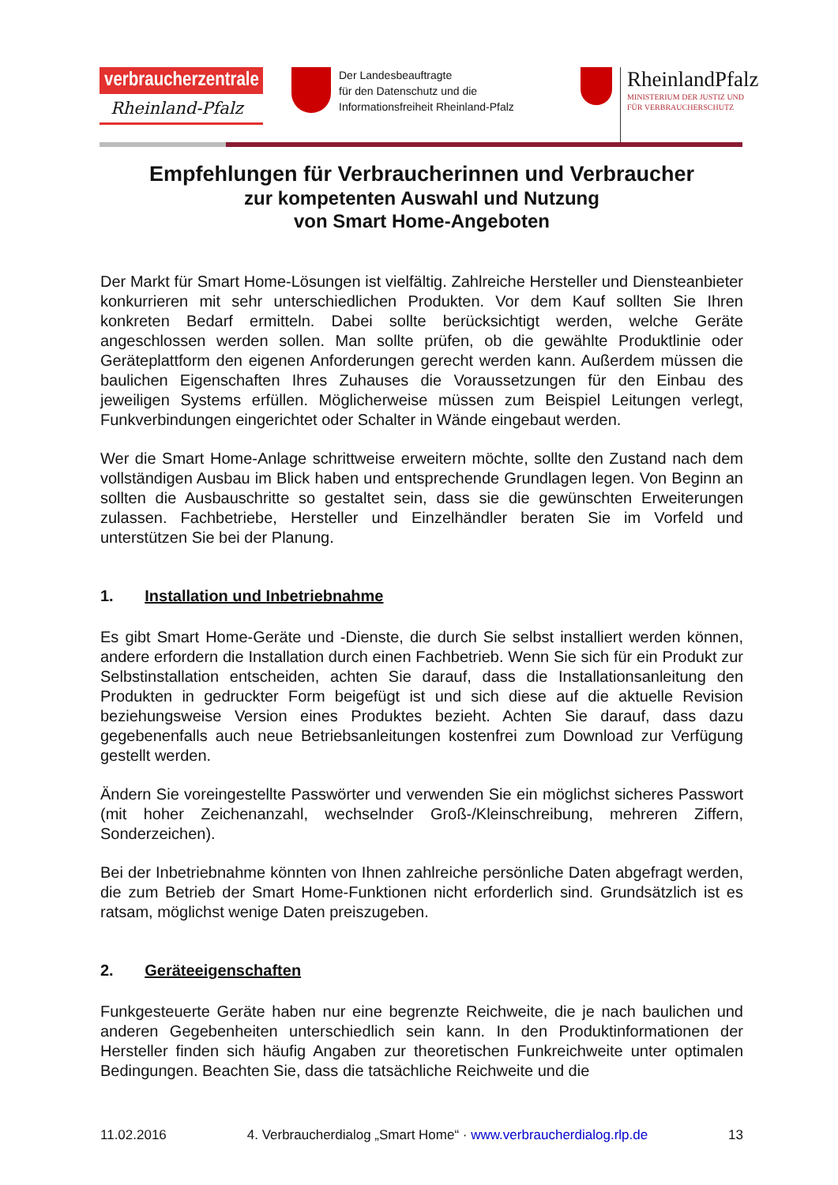verbraucherzentrale
Rheinland-Pfalz
Der Landesbeauftragte
für den Datenschutz und die
Informationsfreiheit Rheinland-Pfalz
RheinlandPfalz
MINISTERIUM DER JUSTIZ UND
FÜR VERBRAUCHERSCHUTZ
Empfehlungen für Verbraucherinnen und Verbraucher
zur kompetenten Auswahl und Nutzung
von Smart Home-Angeboten
Der Markt für Smart Home-Lösungen ist vielfältig. Zahlreiche Hersteller und Diensteanbieter konkurrieren mit sehr unterschiedlichen Produkten. Vor dem Kauf sollten Sie Ihren konkreten Bedarf ermitteln. Dabei sollte berücksichtigt werden, welche Geräte angeschlossen werden sollen. Man sollte prüfen, ob die gewählte Produktlinie oder Geräteplattform den eigenen Anforderungen gerecht werden kann. Außerdem müssen die baulichen Eigenschaften Ihres Zuhauses die Voraussetzungen für den Einbau des jeweiligen Systems erfüllen. Möglicherweise müssen zum Beispiel Leitungen verlegt, Funkverbindungen eingerichtet oder Schalter in Wände eingebaut werden.
Wer die Smart Home-Anlage schrittweise erweitern möchte, sollte den Zustand nach dem vollständigen Ausbau im Blick haben und entsprechende Grundlagen legen. Von Beginn an sollten die Ausbauschritte so gestaltet sein, dass sie die gewünschten Erweiterungen zulassen. Fachbetriebe, Hersteller und Einzelhändler beraten Sie im Vorfeld und unterstützen Sie bei der Planung.
1. Installation und Inbetriebnahme
Es gibt Smart Home-Geräte und -Dienste, die durch Sie selbst installiert werden können, andere erfordern die Installation durch einen Fachbetrieb. Wenn Sie sich für ein Produkt zur Selbstinstallation entscheiden, achten Sie darauf, dass die Installationsanleitung den Produkten in gedruckter Form beigefügt ist und sich diese auf die aktuelle Revision beziehungsweise Version eines Produktes bezieht. Achten Sie darauf, dass dazu gegebenenfalls auch neue Betriebsanleitungen kostenfrei zum Download zur Verfügung gestellt werden.
Ändern Sie voreingestellte Passwörter und verwenden Sie ein möglichst sicheres Passwort (mit hoher Zeichenanzahl, wechselnder Groß-/Kleinschreibung, mehreren Ziffern, Sonderzeichen).
Bei der Inbetriebnahme könnten von Ihnen zahlreiche persönliche Daten abgefragt werden, die zum Betrieb der Smart Home-Funktionen nicht erforderlich sind. Grundsätzlich ist es ratsam, möglichst wenige Daten preiszugeben.
2. Geräteeigenschaften
Funkgesteuerte Geräte haben nur eine begrenzte Reichweite, die je nach baulichen und anderen Gegebenheiten unterschiedlich sein kann. In den Produktinformationen der Hersteller finden sich häufig Angaben zur theoretischen Funkreichweite unter optimalen Bedingungen. Beachten Sie, dass die tatsächliche Reichweite und die
11.02.2016 4. Verbraucherdialog „Smart Home“ · www.verbraucherdialog.rlp.de 13